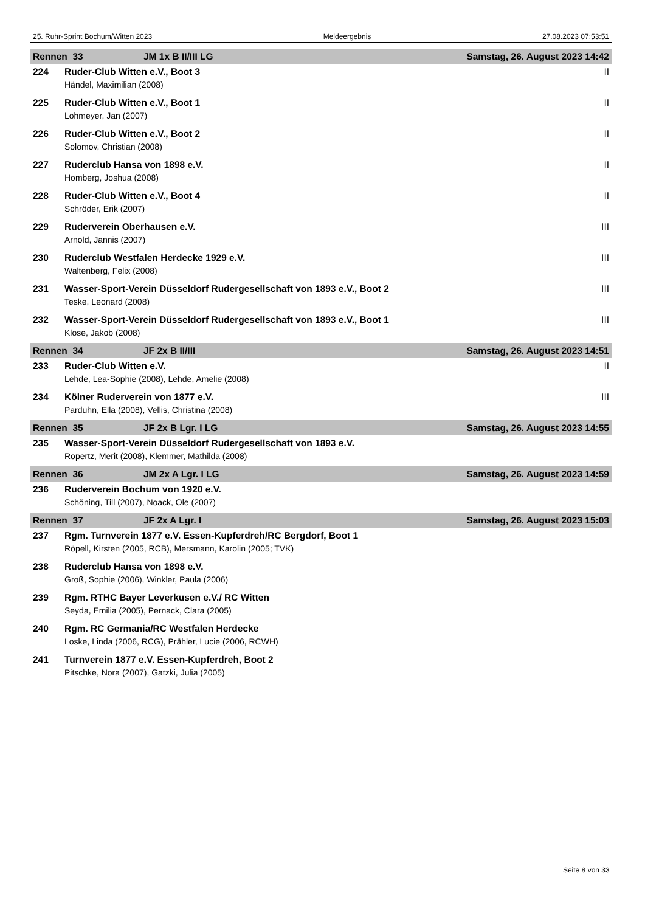25. Ruhr-Sprint Bochum/Witten 2023 Meldeergebnis 27.08.2023 07:53:51
| Rennen 33 | | JM 1x B II/III LG | Samstag, 26. August 2023 14:42 |
| 224 | Ruder-Club Witten e.V., Boot 3 | | II |
| | Händel, Maximilian (2008) | | |
| 225 | Ruder-Club Witten e.V., Boot 1 | | II |
| | Lohmeyer, Jan (2007) | | |
| 226 | Ruder-Club Witten e.V., Boot 2 | | II |
| | Solomov, Christian (2008) | | |
| 227 | Ruderclub Hansa von 1898 e.V. | | II |
| | Homberg, Joshua (2008) | | |
| 228 | Ruder-Club Witten e.V., Boot 4 | | II |
| | Schröder, Erik (2007) | | |
| 229 | Ruderverein Oberhausen e.V. | | III |
| | Arnold, Jannis (2007) | | |
| 230 | Ruderclub Westfalen Herdecke 1929 e.V. | | III |
| | Waltenberg, Felix (2008) | | |
| 231 | Wasser-Sport-Verein Düsseldorf Rudergesellschaft von 1893 e.V., Boot 2 | | III |
| | Teske, Leonard (2008) | | |
| 232 | Wasser-Sport-Verein Düsseldorf Rudergesellschaft von 1893 e.V., Boot 1 | | III |
| | Klose, Jakob (2008) | | |
| Rennen 34 | | JF 2x B II/III | Samstag, 26. August 2023 14:51 |
| 233 | Ruder-Club Witten e.V. | | II |
| | Lehde, Lea-Sophie (2008), Lehde, Amelie (2008) | | |
| 234 | Kölner Ruderverein von 1877 e.V. | | III |
| | Parduhn, Ella (2008), Vellis, Christina (2008) | | |
| Rennen 35 | | JF 2x B Lgr. I LG | Samstag, 26. August 2023 14:55 |
| 235 | Wasser-Sport-Verein Düsseldorf Rudergesellschaft von 1893 e.V. | | |
| | Ropertz, Merit (2008), Klemmer, Mathilda (2008) | | |
| Rennen 36 | | JM 2x A Lgr. I LG | Samstag, 26. August 2023 14:59 |
| 236 | Ruderverein Bochum von 1920 e.V. | | |
| | Schöning, Till (2007), Noack, Ole (2007) | | |
| Rennen 37 | | JF 2x A Lgr. I | Samstag, 26. August 2023 15:03 |
| 237 | Rgm. Turnverein 1877 e.V. Essen-Kupferdreh/RC Bergdorf, Boot 1 | | |
| | Röpell, Kirsten (2005, RCB), Mersmann, Karolin (2005; TVK) | | |
| 238 | Ruderclub Hansa von 1898 e.V. | | |
| | Groß, Sophie (2006), Winkler, Paula (2006) | | |
| 239 | Rgm. RTHC Bayer Leverkusen e.V./ RC Witten | | |
| | Seyda, Emilia (2005), Pernack, Clara (2005) | | |
| 240 | Rgm. RC Germania/RC Westfalen Herdecke | | |
| | Loske, Linda (2006, RCG), Prähler, Lucie (2006, RCWH) | | |
| 241 | Turnverein 1877 e.V. Essen-Kupferdreh, Boot 2 | | |
| | Pitschke, Nora (2007), Gatzki, Julia (2005) | | |
Seite 8 von 33